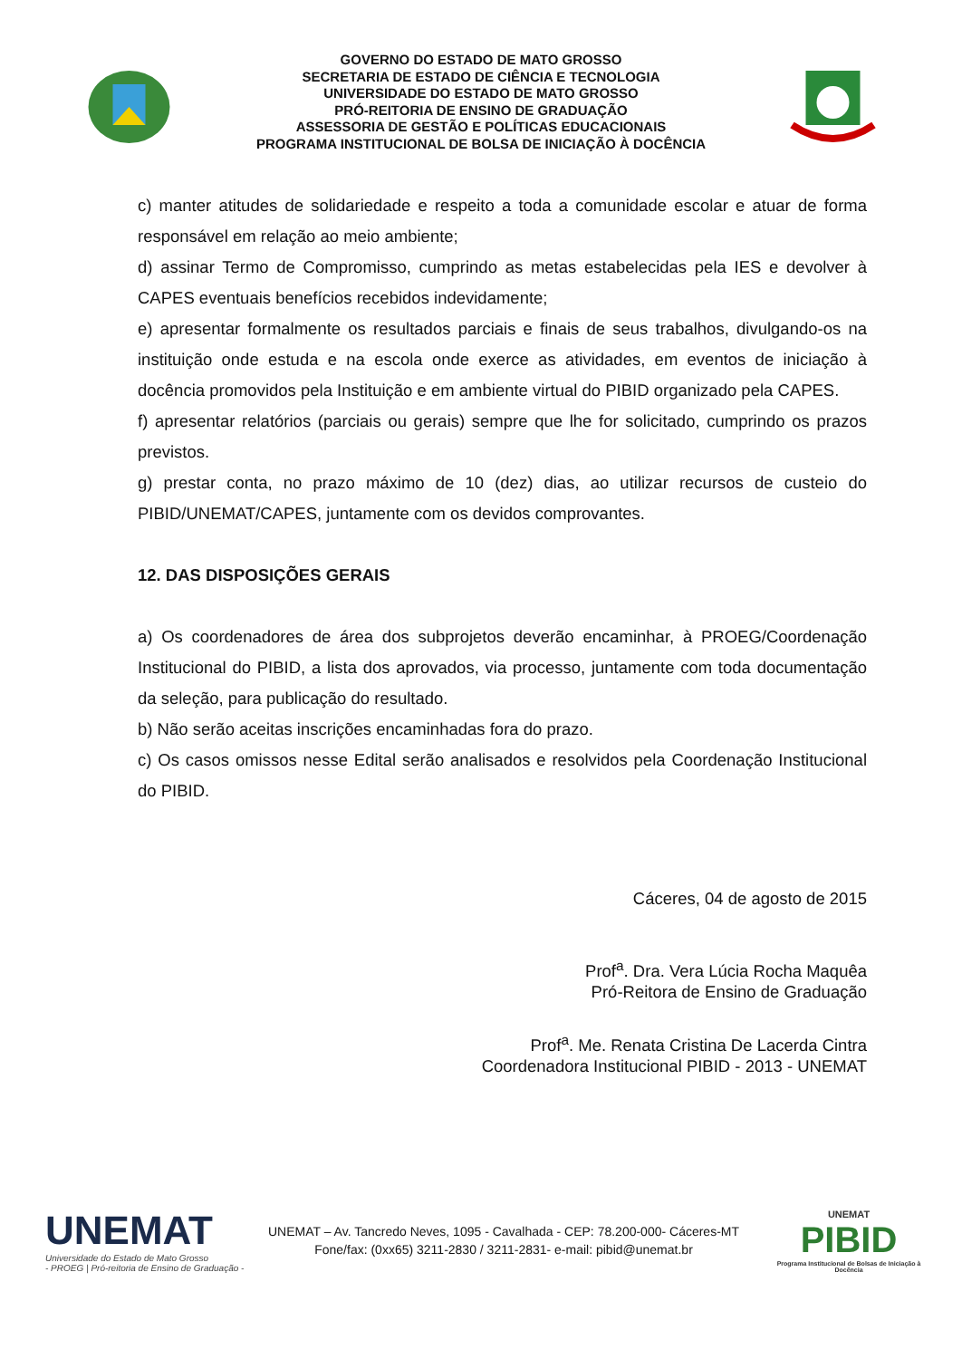GOVERNO DO ESTADO DE MATO GROSSO
SECRETARIA DE ESTADO DE CIÊNCIA E TECNOLOGIA
UNIVERSIDADE DO ESTADO DE MATO GROSSO
PRÓ-REITORIA DE ENSINO DE GRADUAÇÃO
ASSESSORIA DE GESTÃO E POLÍTICAS EDUCACIONAIS
PROGRAMA INSTITUCIONAL DE BOLSA DE INICIAÇÃO À DOCÊNCIA
c) manter atitudes de solidariedade e respeito a toda a comunidade escolar e atuar de forma responsável em relação ao meio ambiente;
d) assinar Termo de Compromisso, cumprindo as metas estabelecidas pela IES e devolver à CAPES eventuais benefícios recebidos indevidamente;
e) apresentar formalmente os resultados parciais e finais de seus trabalhos, divulgando-os na instituição onde estuda e na escola onde exerce as atividades, em eventos de iniciação à docência promovidos pela Instituição e em ambiente virtual do PIBID organizado pela CAPES.
f) apresentar relatórios (parciais ou gerais) sempre que lhe for solicitado, cumprindo os prazos previstos.
g) prestar conta, no prazo máximo de 10 (dez) dias, ao utilizar recursos de custeio do PIBID/UNEMAT/CAPES, juntamente com os devidos comprovantes.
12. DAS DISPOSIÇÕES GERAIS
a) Os coordenadores de área dos subprojetos deverão encaminhar, à PROEG/Coordenação Institucional do PIBID, a lista dos aprovados, via processo, juntamente com toda documentação da seleção, para publicação do resultado.
b) Não serão aceitas inscrições encaminhadas fora do prazo.
c) Os casos omissos nesse Edital serão analisados e resolvidos pela Coordenação Institucional do PIBID.
Cáceres, 04 de agosto de 2015
Prof<sup>a</sup>. Dra. Vera Lúcia Rocha Maquêa
Pró-Reitora de Ensino de Graduação
Prof<sup>a</sup>. Me. Renata Cristina De Lacerda Cintra
Coordenadora Institucional PIBID - 2013 - UNEMAT
UNEMAT
Universidade do Estado de Mato Grosso
- PROEG | Pró-reitoria de Ensino de Graduação -
UNEMAT – Av. Tancredo Neves, 1095 - Cavalhada - CEP: 78.200-000- Cáceres-MT
Fone/fax: (0xx65) 3211-2830 / 3211-2831- e-mail: pibid@unemat.br
UNEMAT
PIBID
Programa Institucional de Bolsas de Iniciação à Docência